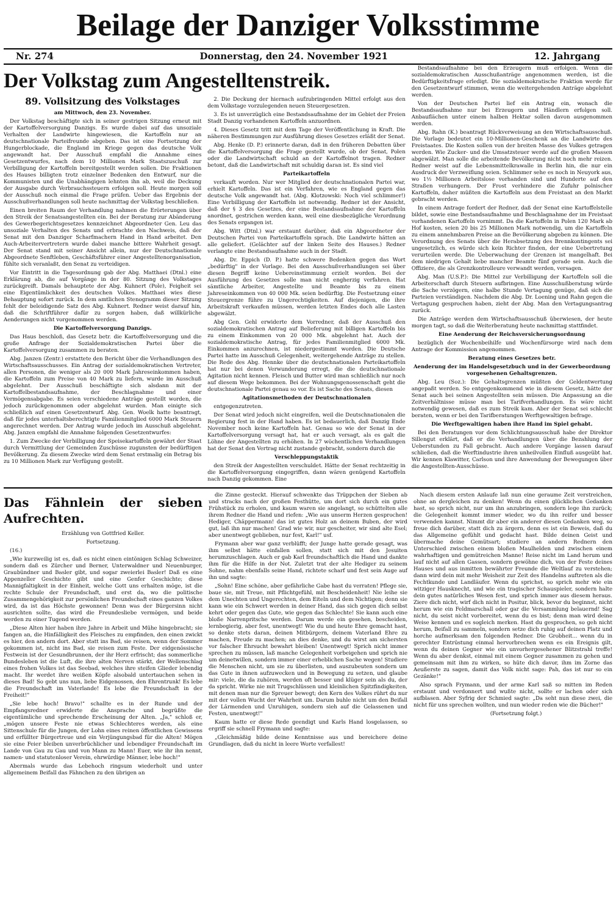Beilage der Danziger Volksstimme
Nr. 274 Donnerstag, den 24. November 1921 12. Jahrgang
Der Volkstag zum Angestelltenstreik.
89. Vollsitzung des Volkstages
am Mittwoch, den 23. November.
Der Volkstag beschäftigte sich in seiner gestrigen Sitzung erneut mit der Kartoffelversorgung Danzigs. Es wurde dabei auf das unsoziale Verhalten der Landwirte hingewiesen, die Kartoffeln nur an deutschnationale Parteifreunde abgeben. Das ist eine Fortsetzung der Hungerblockade, die England im Kriege gegen das deutsche Volk angewandt hat. Der Ausschuß empfahl die Annahme eines Gesetzentwurfes, nach dem 10 Millionen Mark Staatszuschuß zur Verbilligung der Kartoffeln bereitgestellt werden sollen. Die Fraktionen des Hauses billigten trotz einzelner Bedenken den Entwurf, nur die Kommunisten und die Unabhängigen lehnten ihn ab, weil die Deckung der Ausgabe durch Verbrauchssteuern erfolgen soll. Heute morgen soll der Ausschuß noch einmal die Frage prüfen. Ueber das Ergebnis der Ausschußverhandlungen soll heute nachmittag der Volkstag beschließen.
Einen breiten Raum der Verhandlung nahmen die Erörterungen über den Streik der Senatsangestellten ein. Bei der Beratung zur Abänderung des Gewerbegerichtsgesetzes kennzeichnet Abgeordneter Gen. Leu das unsoziale Verhalten des Senats und erbrachte den Nachweis, daß der Senat mit den Danziger Scharfmachern Hand in Hand arbeitet. Den Auch-Arbeitervertretern wurde dabei manche bittere Wahrheit gesagt. Der Senat stand mit seiner Ansicht allein, nur der Deutschnationale Abgeordnete Senftleben, Geschäftsführer einer Angestelltenorganisation, fühlte sich veranlaßt, den Senat zu verteidigen.
Vor Eintritt in die Tagesordnung gab der Abg. Matthaei (Dtnl.) eine Erklärung ab, die auf Vorgänge in der 80. Sitzung des Volkstages zurückgreift. Damals behauptete der Abg. Kuhnert (Pole), Feigheit sei eine Eigentümlichkeit des deutschen Volkes. Matthaei wies diese Behauptung sofort zurück. In dem amtlichen Stenogramm dieser Sitzung fehlt der beleidigende Satz des Abg. Kuhnert. Redner weist darauf hin, daß die Schriftführer dafür zu sorgen haben, daß willkürliche Aenderungen nicht vorgenommen werden.
Die Kartoffelversorgung Danzigs.
Das Haus beschloß, das Gesetz betr. die Kartoffelversorgung und die große Anfrage der Sozialdemokratischen Partei über die Kartoffelversorgung zusammen zu beraten.
Abg. Janzen (Zentr.) erstattete den Bericht über die Verhandlungen des Wirtschaftsausschusses. Ein Antrag der sozialdemokratischen Vertreter, allen Personen, die weniger als 20 000 Mark Jahreseinkommen haben, die Kartoffeln zum Preise von 40 Mark zu liefern, wurde im Ausschuß abgelehnt. Der Ausschuß beschäftigte sich alsdann mit der Kartoffelbestandsaufnahme, der Beschlagnahme und einer Vermögensabgabe. Es seien verschiedene Anträge gestellt worden, die jedoch zurückgenommen oder abgelehnt wurden. Man einigte sich schließlich auf einen Gesetzentwurf. Abg. Gen. Woelk hatte beantragt, daß für jedes unterhaltsberechtigte Familienmitglied 6000 Mark Steuern angerechnet werden. Der Antrag wurde jedoch im Ausschuß abgelehnt. Abg. Janzen empfahl die Annahme folgenden Gesetzentwurfes:
1. Zum Zwecke der Verbilligung der Speisekartoffeln gewährt der Staat durch Vermittlung der Gemeinden Zuschüsse zugunsten der bedürftigen Bevölkerung. Zu diesem Zwecke wird dem Senat erstmalig ein Betrag bis zu 10 Millionen Mark zur Verfügung gestellt.
2. Die Deckung der hiernach aufzubringenden Mittel erfolgt aus den dem Volkstage vorzulegenden neuen Steuergesetzen.
3. Es ist unverzüglich eine Bestandsaufnahme der im Gebiet der Freien Stadt Danzig vorhandenen Kartoffeln anzuordnen.
4. Dieses Gesetz tritt mit dem Tage der Veröffentlichung in Kraft. Die näheren Bestimmungen zur Ausführung dieses Gesetzes erläßt der Senat.
Abg. Henke (D. P.) erinnerte daran, daß in den früheren Debatten über die Kartoffelversorgung die Frage gestellt wurde, ob der Senat, Polen oder die Landwirtschaft schuld an der Kartoffelnot tragen. Redner betont, daß die Landwirtschaft mit schuldig daran ist. Es sind viel
Parteikartoffeln
verkauft worden. Nur wer Mitglied der deutschnationalen Partei war, erhielt Kartoffeln. Das ist ein Verfahren, wie es England gegen das deutsche Volk angewandt hat. (Abg. Klotzowski: Noch viel schlimmer!) Eine Verbilligung der Kartoffeln ist notwendig. Redner ist der Ansicht, daß der § 3 des Gesetzes, der eine Bestandsaufnahme der Kartoffeln anordnet, gestrichen werden kann, weil eine diesbezügliche Verordnung des Senats ergangen ist.
Abg. Witt (Dtnl.) war erstaunt darüber, daß ein Abgeordneter der Deutschen Partei von Parteikartoffeln sprach. Die Landwirte hätten an alle geliefert. (Gelächter auf der linken Seite des Hauses.) Redner verlangte eine Bestandsaufnahme auch in der Stadt.
Abg. Dr. Eppich (D. P.) hatte schwere Bedenken gegen das Wort „bedürftig" in der Vorlage. Bei den Ausschußverhandlungen sei über diesen Begriff keine Uebereinstimmung erzielt worden. Bei der Ausführung des Gesetzes solle man nicht engherzig verfahren. Hat sämtliche Arbeiter, Angestellte und Beamte bis zu einem Jahreseinkommen von 40 000 Mk. seien bedürftig. Die Festsetzung einer Steuergrenze führe zu Ungerechtigkeiten. Auf diejenigen, die ihre Arbeitskraft verkaufen müssen, werden letzten Endes doch alle Lasten abgewälzt.
Abg Gen. Gehl erwiderte dem Vorredner, daß der Ausschuß den sozialdemokratischen Antrag auf Belieferung mit billigen Kartoffeln bis zu einem Einkommen von 20 000 Mk. abgelehnt hat. Auch der sozialdemokratische Antrag, für jedes Familienmitglied 6000 Mk. Einkommen anzurechnen, ist niedergestimmt worden. Die Deutsche Partei hatte im Ausschuß Gelegenheit, weitergehende Anträge zu stellen. Die Rede des Abg. Hennke über die deutschnationalen Parteikartoffeln hat nur bei denen Verwunderung erregt, die die deutschnationale Agitation nicht kennen. Fleisch und Butter wird man schließlich nur noch auf diesem Wege bekommen. Bei der Wohnungsgenossenschaft geht die deutschnationale Partei genau so vor. Es ist Sache des Senats, diesen
Agitationsmethoden der Deutschnationalen
entgegenzutreten.
Der Senat wird jedoch nicht eingreifen, weil die Deutschnationalen die Regierung fest in der Hand haben. Es ist bedauerlich, daß Danzig Ende November noch keine Kartoffeln hat. Genau so wie der Senat in der Kartoffelversorgung versagt hat, hat er auch versagt, als es galt die Löhne der Angestellten zu erhöhen. In 27 wöchentlichen Verhandlungen hat der Senat den Vertrag nicht zustande gebracht, sondern durch die
Verschleppungstaktik
den Streik der Angestellten verschuldet. Hätte der Senat rechtzeitig in die Kartoffelversorgung eingegriffen, dann wären genügend Kartoffeln nach Danzig gekommen. Eine
Bestandsaufnahme bei den Erzeugern muß erfolgen. Wenn die sozialdemokratischen Ausschußanträge angenommen werden, ist die Bedürftigkeitsfrage erledigt. Die sozialdemokratische Fraktion werde für den Gesetzentwurf stimmen, wenn die weitergehenden Anträge abgelehnt werden.
Von der Deutschen Partei lief ein Antrag ein, wonach die Bestandsaufnahme nur bei Erzeugern und Händlern erfolgen soll. Anbauflächen unter einem halben Hektar sollen davon ausgenommen werden.
Abg. Rahn (K.) beantragt Rückverweisung an den Wirtschaftsausschuß. Die Vorlage bedeutet ein 10-Millionen-Geschenk an die Landwirte des Freistaates. Die Kosten sollen von der breiten Masse des Volkes getragen werden. Wie Zucker- und die Umsatzsteuer werde auf die großen Massen abgewälzt. Man solle die arbeitende Bevölkerung nicht noch mehr reizen. Redner weist auf die Lebensmittelkrawalle in Berlin hin, die nur ein Ausdruck der Verzweiflung seien. Schlimmer sehe es noch in Neuyork aus, wo 1½ Millionen Arbeitslose vorhanden sind und Hunderte auf den Straßen verhungern. Der Frost verhindere die Zufuhr polnischer Kartoffeln, daher müßten die Kartoffeln aus dem Freistaat an den Markt gebracht werden.
In einem Antrage fordert der Redner, daß der Senat eine Kartoffelstelle bildet, sowie eine Bestandsaufnahme und Beschlagnahme der im Freistaat vorhandenen Kartoffeln vornimmt. Da die Kartoffeln in Polen 120 Mark ab Hof kosten, seien 20 bis 25 Millionen Mark notwendig, um die Kartoffeln zu einem annehmbaren Preise an die Bevölkerung abgeben zu können. Die Verordnung des Senats über die Herabsetzung des Brennkontingents sei ungesetzlich, es würde sich kein Richter finden, der eine Uebertretung verurteilen werde. Die Ueberwachung der Grenzen ist mangelhaft. Bei dem niedrigen Gehalt liebe mancher Beamte fünf gerade sein. Auch die Offiziere, die als Grenzkontrolleure verwandt werden, versagen.
Abg. Man (U.S.P.): Die Mittel zur Verbilligung der Kartoffeln soll die Arbeiterschaft durch Steuern aufbringen. Eine Ausschußberatung würde die Sache verzögern, eine halbe Stunde Vertagung genüge, daß sich die Parteien verständigen. Nachdem die Abg. Dr. Loening und Rahn gegen die Vertagung gesprochen haben, zieht der Abg. Man den Vertagungsantrag zurück.
Die Anträge werden dem Wirtschaftsausschuß überwiesen, der heute morgen tagt, so daß die Weiterberatung heute nachmittag stattfindet.
Eine Aenderung der Reichsversicherungsordnung
bezüglich der Wochenbeihilfe und Wochenfürsorge wird nach dem Antrage der Kommission angenommen.
Beratung eines Gesetzes betr.
Aenderung der im Handelsgesetzbuch und in der Gewerbeordnung vorgesehenen Gehaltsgrenzen.
Abg. Leu (Soz.): Die Gehaltsgrenzen müßten der Geldentwertung angepaßt werden. So entgegenkommend wie in diesem Gesetz, hätte der Senat auch bei seinen Angestellten sein müssen. Die Anpassung an die Zeitverhältnisse müsse man bei Tarifverhandlungen. Es wäre nicht notwendig gewesen, daß es zum Streik kam. Aber der Senat sei schlecht beraten, wenn er bei den Tarifberatungen Werftgewaltigen befrage.
Die Werftgewaltigen haben ihre Hand im Spiel gehabt.
Bei den Beratungen vor dem Schlichtungsausschuß habe der Direktor Sillengut erklärt, daß er die Verhandlungen über die Bezahlung der Ueberstunden zu Fall gebracht. Auch andere Vorgänge lassen darauf schließen, daß die Werftindustrie ihren unheilvollen Einfluß ausgeübt hat. Wir kennen Klawitter, Carlson und ihre Anwendung der Bewegungen über die Angestellten-Ausschüsse.
Das Fähnlein der sieben Aufrechten.
Erzählung von Gottfried Keller.
Fortsetzung.
(16.)
„Wie kurzweilig ist es, daß es nicht einen eintönigen Schlag Schweizer, sondern daß es Zürcher und Berner, Unterwaldner und Neuenburger, Graubündner und Basler gibt, und sogar zweierlei Basler! Daß es eine Appenzeller Geschichte gibt und eine Genfer Geschichte; diese Mannigfaltigkeit in der Einheit, welche Gott uns erhalten möge, ist die rechte Schule der Freundschaft, und erst da, wo die politische Zusammengehörigkeit zur persönlichen Freundschaft eines ganzen Volkes wird, da ist das Höchste gewonnen! Denn was der Bürgersinn nicht ausrichten sollte, das wird die Freundesliebe vermögen, und beide werden zu einer Tugend werden.
„Diese Alten hier haben ihre Jahre in Arbeit und Mühe hingebracht; sie fangen an, die Hinfälligkeit des Fleisches zu empfinden, den einen zwickt es hier, den andern dort. Aber statt ins Bad, sie reisen, wenn der Sommer gekommen ist, nicht ins Bad, sie reisen zum Feste. Der eidgenössische Festwein ist der Gesundbrunnen, der ihr Herz erfrischt; das sommerliche Bundesleben ist die Luft, die ihre alten Nerven stärkt, der Wellenschlag eines frohen Volkes ist das Seebad, welches ihre steifen Glieder lebendig macht. Ihr werdet ihre weißen Köpfe alsobald untertauchen sehen in dieses Bad! So gebt uns nun, liebe Eidgenossen, den Ehrentrunk! Es lebe die Freundschaft im Vaterlande! Es lebe die Freundschaft in der Freiheit!"
„Sie lebe hoch! Bravo!" schallte es in der Runde und der Empfangsredner erwiderte die Ansprache und begrüßte die eigentümliche und sprechende Erscheinung der Alten. „Ja," schloß er, „mögen unsere Feste nie etwas Schlechteres werden, als eine Sittenschule für die Jungen, der Lohn eines reinen öffentlichen Gewissens und erfüllter Bürgertreue und ein Verjüngungsbad für die Alten! Mögen sie eine Feier bleiben unverbrüchlicher und lebendiger Freundschaft im Lande von Gau zu Gau und von Mann zu Mann! Euer, wie ihr ihn nennt, namen- und statutenloser Verein, ehrwürdige Männer, lebe hoch!"
Abermals wurde das Lebehoch ringsum wiederholt und unter allgemeinem Beifall das Fähnchen zu den übrigen an
die Zinne gesteckt. Hierauf schwenkte das Trüppchen der Sieben ab und stracks nach der großen Festhütte, um dort sich durch ein gutes Frühstück zu erholen, und kaum waren sie angelangt, so schüttelten alle ihrem Redner die Hand und riefen: „Wie aus unserm Herzen gesprochen! Hediger, Chäppermann! das ist gutes Holz an deinem Buben, der wird gut, laß ihn nur machen! Grad wie wir, nur gescheiter, wir sind alte Esel; aber unentwegt geblieben, nur fest, Karl!" usf.
Frymann aber war ganz verblüfft; der Junge hatte gerade gesagt, was ihm selbst hätte einfallen sollen, statt sich mit den Jesuiten herumzuschlagen. Auch er gab Karl freundschaftlich die Hand und dankte ihm für die Hilfe in der Not. Zuletzt trat der alte Hediger zu seinem Sohne, nahm ebenfalls seine Hand, richtete scharf und fest sein Auge auf ihn und sagte:
„Sohn! Eine schöne, aber gefährliche Gabe hast du verraten! Pflege sie, baue sie, mit Treue, mit Pflichtgefühl, mit Bescheidenheit! Nie leihe sie dem Unechten und Ungerechten, dem Eiteln und dem Nichtigen; denn sie kann wie ein Schwert werden in deiner Hand, das sich gegen dich selbst kehrt oder gegen das Gute, wie gegen das Schlechte! Sie kann auch eine bloße Narrenpritsche werden. Darum werde ein gesehen, bescheiden, lernbegierig, aber fest, unentwegt! Wie du und heute Ehre gemacht hast, so denke stets daran, deinen Mitbürgern, deinem Vaterland Ehre zu machen, Freude zu machen; an dies denke, und du wirst am sichersten vor falscher Ehrsucht bewahrt bleiben! Unentwegt! Sprich nicht immer sprechen zu müssen, laß manche Gelegenheit vorbeigehen und sprich nie um deinetwillen, sondern immer einer erheblichen Sache wegen! Studiere die Menschen nicht, um sie zu überlisten, und auszubeuten sondern um das Gute in ihnen aufzuwecken und in Bewegung zu setzen, und glaube mir: viele, die da zuhören, werden oft besser und klüger sein als du, der da spricht. Wirke nie mit Trugschlüssen und kleinlichen Spitzfindigkeiten, mit denen man nur die Spreuer bewegt; den Kern des Volkes rührt du nur mit der vollen Wucht der Wahrheit um. Darum buhle nicht um den Beifall der Lärmenden und Unruhigen, sondern sieh auf die Gelassenen und Festen, unentwegt!"
Kaum hatte er diese Rede geendigt und Karls Hand losgelassen, so ergriff sie schnell Frymann und sagte:
„Gleichmäßig bilde deine Kenntnisse aus und bereichere deine Grundlagen, daß du nicht in leere Worte verfallest!
Nach diesem ersten Anlaufe laß nun eine geraume Zeit verstreichen, ohne an dergleichen zu denken! Wenn du einen glücklichen Gedanken hast, so sprich nicht, nur um ihn anzubringen, sondern lege ihn zurück; die Gelegenheit kommt immer wieder, wo du ihn reifer und besser verwenden kannst. Nimmt dir aber ein anderer diesen Gedanken weg, so freue dich darüber, statt dich zu ärgern, denn es ist ein Beweis, daß du das Allgemeine gefühlt und gedacht hast. Bilde deinen Geist und übermache deine Gemütsart; studiere an andern Rednern den Unterschied zwischen einem bloßen Maulhelden und zwischen einem wahrhaftigen und gemütreichen Manne! Reise nicht im Land herum und lauf nicht auf allen Gassen, sondern gewöhne dich, von der Feste deines Hauses und aus inmitten bewährter Freunde die Weltlauf zu verstehen; dann wird dein mit mehr Weisheit zur Zeit des Handelns auftreten als die Fechtkunde und Landläufer. Wenn du sprichst, so sprich mehr wie ein witziger Hausknecht, und wie ein tragischer Schauspieler, sondern halte dein gutes natürliches Wesen fest, und sprich immer aus diesem heraus. Ziere dich nicht, wirf dich nicht in Positur, blick, bevor du beginnst, nicht herum wie ein Feldmarschall oder gar die Versammlung belauernd! Sag nicht, du seist nicht vorbereitet, wenn du es bist; denn man wird deine Weise kennen und es sogleich merken. Hast du gesprochen, so geh nicht herum, Beifall zu sammeln, sondern setze dich ruhig auf deinen Platz und horche aufmerksam den folgenden Redner. Die Grobheit... wenn du in gerechter Entrüstung einmal hervorbrechen wenn es ein Ereignis gilt, wenn du deinen Gegner wie ein unvorhergesehener Blitzstrahl treffe! Wenn du aber denkst, einmal mit einem Gegner zusammen zu gehen und gemeinsam mit ihm zu wirken, so hüte dich davor, ihm im Zorne das Aeußerste zu sagen, damit das Volk nicht sage: Pah, das ist nur so ein Gezänke!"
Also sprach Frymann, und der arme Karl saß so mitten im Reden erstaunt und verdonnert und wußte nicht, sollte er lachen oder sich aufblasen. Aber Syfrig der Schmied sagte: „Da seht nun diese zwei, die nicht für uns sprechen wollten, und nun wieder reden wie die Bücher!"
(Fortsetzung folgt.)